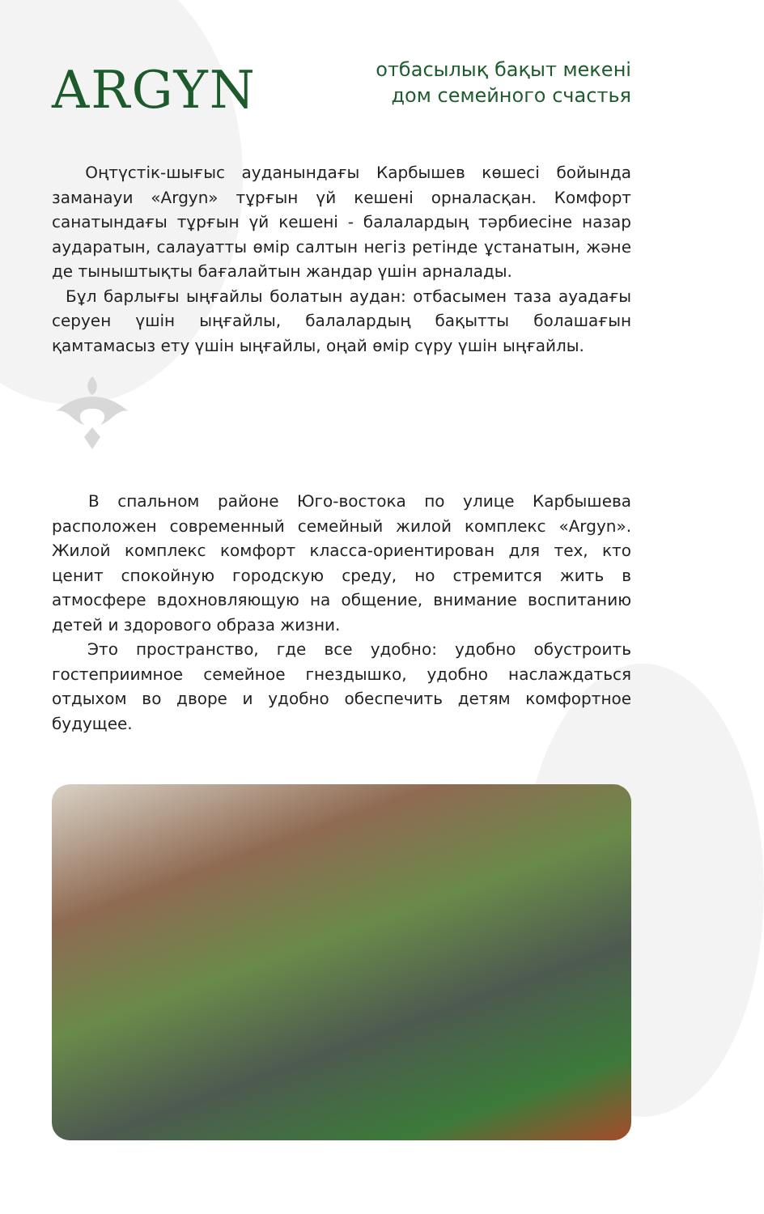ARGYN
отбасылық бақыт мекені
дом семейного счастья
Оңтүстік-шығыс ауданындағы Карбышев көшесі бойында заманауи «Argyn» тұрғын үй кешені орналасқан. Комфорт санатындағы тұрғын үй кешені - балалардың тәрбиесіне назар аударатын, салауатты өмір салтын негіз ретінде ұстанатын, және де тыныштықты бағалайтын жандар үшін арналады.
Бұл барлығы ыңғайлы болатын аудан: отбасымен таза ауадағы серуен үшін ыңғайлы, балалардың бақытты болашағын қамтамасыз ету үшін ыңғайлы, оңай өмір сүру үшін ыңғайлы.
В спальном районе Юго-востока по улице Карбышева расположен современный семейный жилой комплекс «Argyn». Жилой комплекс комфорт класса-ориентирован для тех, кто ценит спокойную городскую среду, но стремится жить в атмосфере вдохновляющую на общение, внимание воспитанию детей и здорового образа жизни.
Это пространство, где все удобно: удобно обустроить гостеприимное семейное гнездышко, удобно наслаждаться отдыхом во дворе и удобно обеспечить детям комфортное будущее.